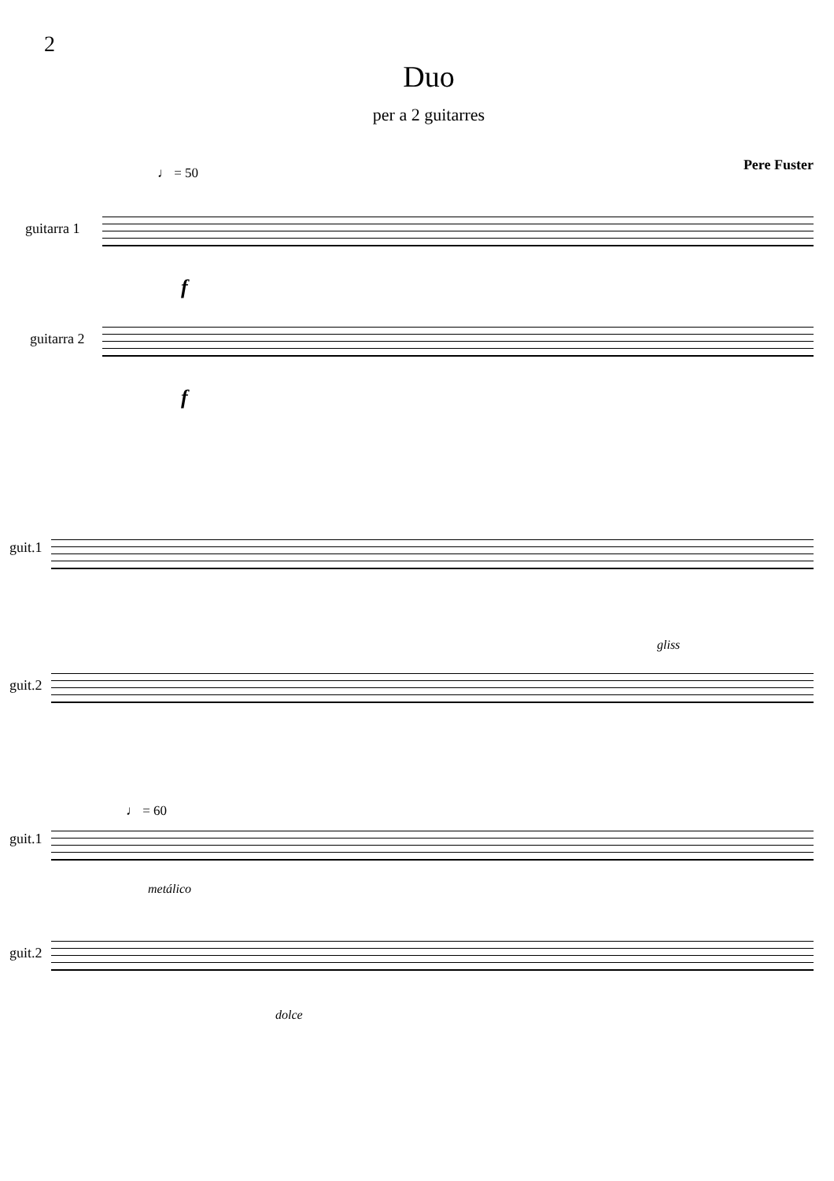2
Duo
per a 2 guitarres
Pere Fuster
♩ = 50
guitarra 1
f
guitarra 2
f
guit.1
guit.2
gliss
♩ = 60
guit.1
metálico
guit.2
dolce